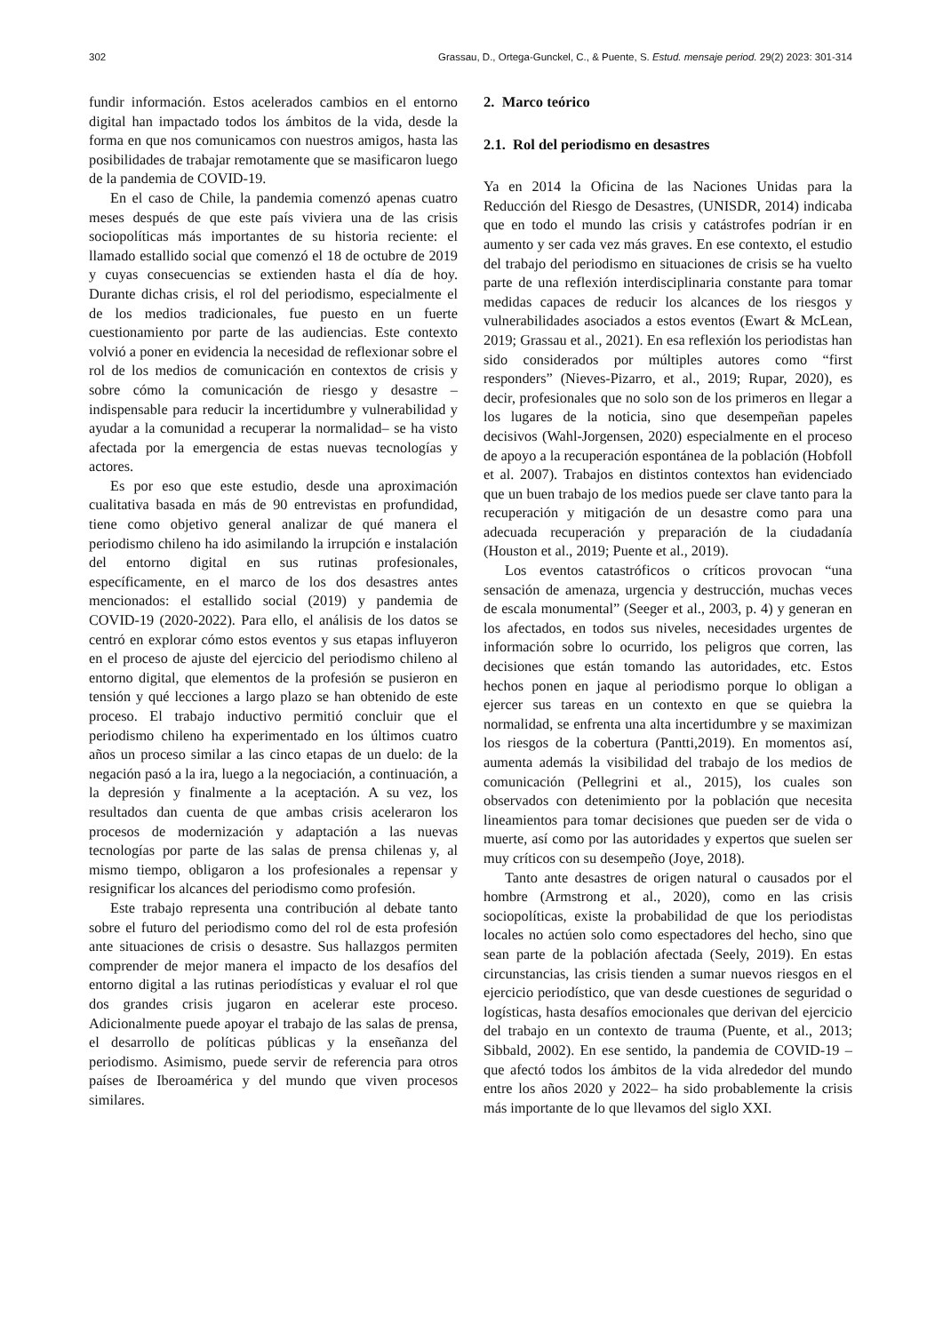302 Grassau, D., Ortega-Gunckel, C., & Puente, S. Estud. mensaje period. 29(2) 2023: 301-314
fundir información. Estos acelerados cambios en el entorno digital han impactado todos los ámbitos de la vida, desde la forma en que nos comunicamos con nuestros amigos, hasta las posibilidades de trabajar remotamente que se masificaron luego de la pandemia de COVID-19.
En el caso de Chile, la pandemia comenzó apenas cuatro meses después de que este país viviera una de las crisis sociopolíticas más importantes de su historia reciente: el llamado estallido social que comenzó el 18 de octubre de 2019 y cuyas consecuencias se extienden hasta el día de hoy. Durante dichas crisis, el rol del periodismo, especialmente el de los medios tradicionales, fue puesto en un fuerte cuestionamiento por parte de las audiencias. Este contexto volvió a poner en evidencia la necesidad de reflexionar sobre el rol de los medios de comunicación en contextos de crisis y sobre cómo la comunicación de riesgo y desastre –indispensable para reducir la incertidumbre y vulnerabilidad y ayudar a la comunidad a recuperar la normalidad– se ha visto afectada por la emergencia de estas nuevas tecnologías y actores.
Es por eso que este estudio, desde una aproximación cualitativa basada en más de 90 entrevistas en profundidad, tiene como objetivo general analizar de qué manera el periodismo chileno ha ido asimilando la irrupción e instalación del entorno digital en sus rutinas profesionales, específicamente, en el marco de los dos desastres antes mencionados: el estallido social (2019) y pandemia de COVID-19 (2020-2022). Para ello, el análisis de los datos se centró en explorar cómo estos eventos y sus etapas influyeron en el proceso de ajuste del ejercicio del periodismo chileno al entorno digital, que elementos de la profesión se pusieron en tensión y qué lecciones a largo plazo se han obtenido de este proceso. El trabajo inductivo permitió concluir que el periodismo chileno ha experimentado en los últimos cuatro años un proceso similar a las cinco etapas de un duelo: de la negación pasó a la ira, luego a la negociación, a continuación, a la depresión y finalmente a la aceptación. A su vez, los resultados dan cuenta de que ambas crisis aceleraron los procesos de modernización y adaptación a las nuevas tecnologías por parte de las salas de prensa chilenas y, al mismo tiempo, obligaron a los profesionales a repensar y resignificar los alcances del periodismo como profesión.
Este trabajo representa una contribución al debate tanto sobre el futuro del periodismo como del rol de esta profesión ante situaciones de crisis o desastre. Sus hallazgos permiten comprender de mejor manera el impacto de los desafíos del entorno digital a las rutinas periodísticas y evaluar el rol que dos grandes crisis jugaron en acelerar este proceso. Adicionalmente puede apoyar el trabajo de las salas de prensa, el desarrollo de políticas públicas y la enseñanza del periodismo. Asimismo, puede servir de referencia para otros países de Iberoamérica y del mundo que viven procesos similares.
2. Marco teórico
2.1. Rol del periodismo en desastres
Ya en 2014 la Oficina de las Naciones Unidas para la Reducción del Riesgo de Desastres, (UNISDR, 2014) indicaba que en todo el mundo las crisis y catástrofes podrían ir en aumento y ser cada vez más graves. En ese contexto, el estudio del trabajo del periodismo en situaciones de crisis se ha vuelto parte de una reflexión interdisciplinaria constante para tomar medidas capaces de reducir los alcances de los riesgos y vulnerabilidades asociados a estos eventos (Ewart & McLean, 2019; Grassau et al., 2021). En esa reflexión los periodistas han sido considerados por múltiples autores como “first responders” (Nieves-Pizarro, et al., 2019; Rupar, 2020), es decir, profesionales que no solo son de los primeros en llegar a los lugares de la noticia, sino que desempeñan papeles decisivos (Wahl-Jorgensen, 2020) especialmente en el proceso de apoyo a la recuperación espontánea de la población (Hobfoll et al. 2007). Trabajos en distintos contextos han evidenciado que un buen trabajo de los medios puede ser clave tanto para la recuperación y mitigación de un desastre como para una adecuada recuperación y preparación de la ciudadanía (Houston et al., 2019; Puente et al., 2019).
Los eventos catastróficos o críticos provocan “una sensación de amenaza, urgencia y destrucción, muchas veces de escala monumental” (Seeger et al., 2003, p. 4) y generan en los afectados, en todos sus niveles, necesidades urgentes de información sobre lo ocurrido, los peligros que corren, las decisiones que están tomando las autoridades, etc. Estos hechos ponen en jaque al periodismo porque lo obligan a ejercer sus tareas en un contexto en que se quiebra la normalidad, se enfrenta una alta incertidumbre y se maximizan los riesgos de la cobertura (Pantti,2019). En momentos así, aumenta además la visibilidad del trabajo de los medios de comunicación (Pellegrini et al., 2015), los cuales son observados con detenimiento por la población que necesita lineamientos para tomar decisiones que pueden ser de vida o muerte, así como por las autoridades y expertos que suelen ser muy críticos con su desempeño (Joye, 2018).
Tanto ante desastres de origen natural o causados por el hombre (Armstrong et al., 2020), como en las crisis sociopolíticas, existe la probabilidad de que los periodistas locales no actúen solo como espectadores del hecho, sino que sean parte de la población afectada (Seely, 2019). En estas circunstancias, las crisis tienden a sumar nuevos riesgos en el ejercicio periodístico, que van desde cuestiones de seguridad o logísticas, hasta desafíos emocionales que derivan del ejercicio del trabajo en un contexto de trauma (Puente, et al., 2013; Sibbald, 2002). En ese sentido, la pandemia de COVID-19 –que afectó todos los ámbitos de la vida alrededor del mundo entre los años 2020 y 2022– ha sido probablemente la crisis más importante de lo que llevamos del siglo XXI.